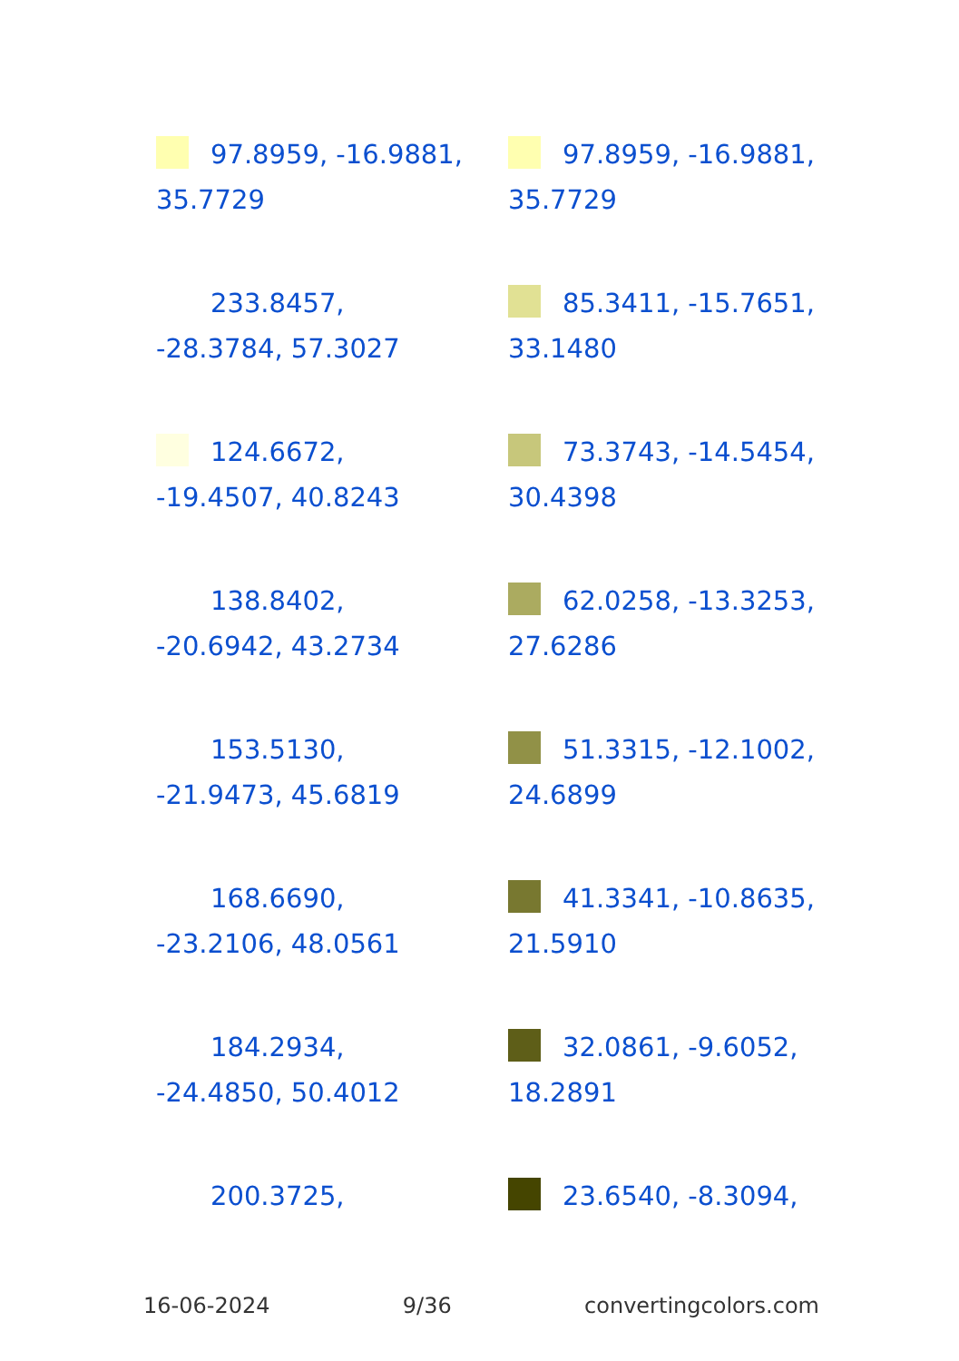97.8959, -16.9881, 35.7729
97.8959, -16.9881, 35.7729
233.8457, -28.3784, 57.3027
85.3411, -15.7651, 33.1480
124.6672, -19.4507, 40.8243
73.3743, -14.5454, 30.4398
138.8402, -20.6942, 43.2734
62.0258, -13.3253, 27.6286
153.5130, -21.9473, 45.6819
51.3315, -12.1002, 24.6899
168.6690, -23.2106, 48.0561
41.3341, -10.8635, 21.5910
184.2934, -24.4850, 50.4012
32.0861, -9.6052, 18.2891
200.3725,
23.6540, -8.3094,
16-06-2024 9/36 convertingcolors.com